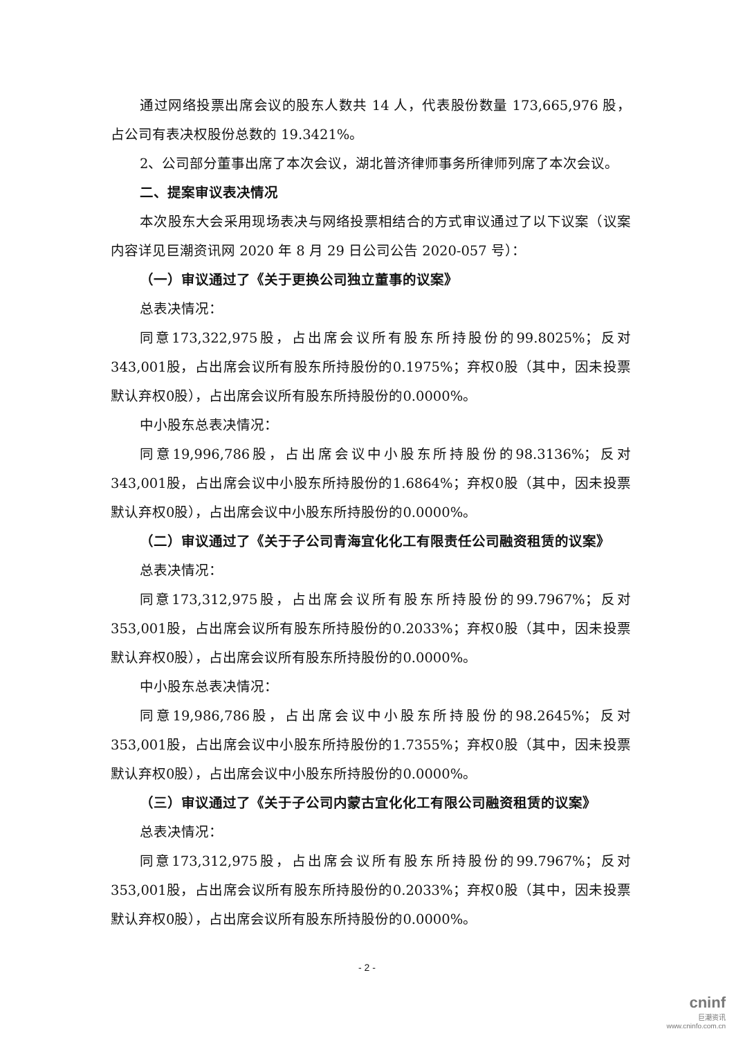通过网络投票出席会议的股东人数共 14 人，代表股份数量 173,665,976 股，占公司有表决权股份总数的 19.3421%。
2、公司部分董事出席了本次会议，湖北普济律师事务所律师列席了本次会议。
二、提案审议表决情况
本次股东大会采用现场表决与网络投票相结合的方式审议通过了以下议案（议案内容详见巨潮资讯网 2020 年 8 月 29 日公司公告 2020-057 号）：
（一）审议通过了《关于更换公司独立董事的议案》
总表决情况：
同意173,322,975股，占出席会议所有股东所持股份的99.8025%；反对343,001股，占出席会议所有股东所持股份的0.1975%；弃权0股（其中，因未投票默认弃权0股），占出席会议所有股东所持股份的0.0000%。
中小股东总表决情况：
同意19,996,786股，占出席会议中小股东所持股份的98.3136%；反对343,001股，占出席会议中小股东所持股份的1.6864%；弃权0股（其中，因未投票默认弃权0股），占出席会议中小股东所持股份的0.0000%。
（二）审议通过了《关于子公司青海宜化化工有限责任公司融资租赁的议案》
总表决情况：
同意173,312,975股，占出席会议所有股东所持股份的99.7967%；反对353,001股，占出席会议所有股东所持股份的0.2033%；弃权0股（其中，因未投票默认弃权0股），占出席会议所有股东所持股份的0.0000%。
中小股东总表决情况：
同意19,986,786股，占出席会议中小股东所持股份的98.2645%；反对353,001股，占出席会议中小股东所持股份的1.7355%；弃权0股（其中，因未投票默认弃权0股），占出席会议中小股东所持股份的0.0000%。
（三）审议通过了《关于子公司内蒙古宜化化工有限公司融资租赁的议案》
总表决情况：
同意173,312,975股，占出席会议所有股东所持股份的99.7967%；反对353,001股，占出席会议所有股东所持股份的0.2033%；弃权0股（其中，因未投票默认弃权0股），占出席会议所有股东所持股份的0.0000%。
- 2 -
cninf
巨潮资讯
www.cninfo.com.cn